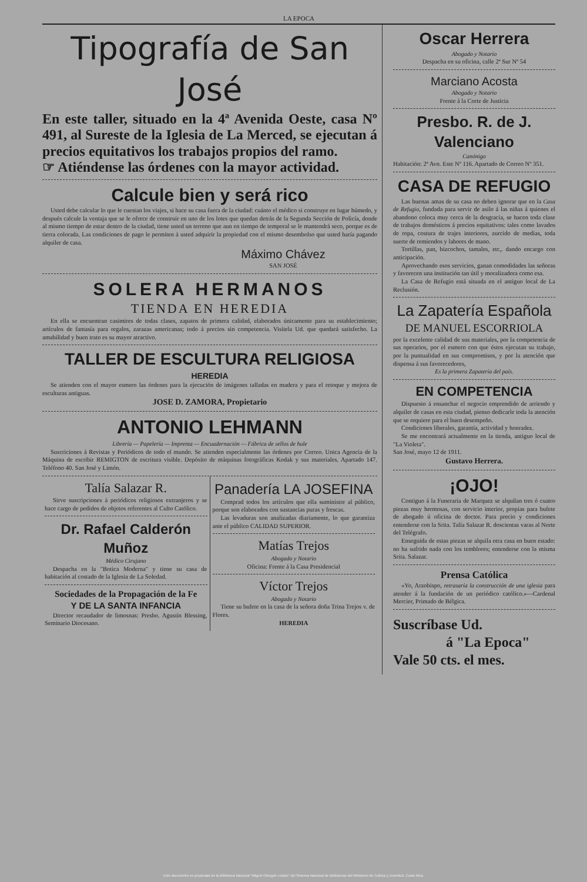LA EPOCA
Tipografía de San José
En este taller, situado en la 4ª Avenida Oeste, casa Nº 491, al Sureste de la Iglesia de La Merced, se ejecutan á precios equitativos los trabajos propios del ramo.
☞ Atiéndense las órdenes con la mayor actividad.
Calcule bien y será rico
Usted debe calcular lo que le cuestan los viajes, si hace su casa fuera de la ciudad: cuánto el médico si construye en lugar húmedo, y después calcule la ventaja que se le ofrece de construir en uno de los lotes que quedan detrás de la Segunda Sección de Policía, donde al mismo tiempo de estar dentro de la ciudad, tiene usted un terreno que aun en tiempo de temporal se le mantendrá seco, porque es de tierra colorada. Las condiciones de pago le permiten á usted adquirir la propiedad con el mismo desembolso que usted haría pagando alquiler de casa.
Máximo Chávez
SAN JOSÉ
SOLERA HERMANOS
TIENDA EN HEREDIA
En ella se encuentran casimires de todas clases, zapatos de primera calidad, elaborados únicamente para su establecimiento; artículos de fantasía para regalos, zarazas americanas; todo á precios sin competencia. Visítela Ud. que quedará satisfecho. La amabilidad y buen trato es su mayor atractivo.
TALLER DE ESCULTURA RELIGIOSA
HEREDIA
Se atienden con el mayor esmero las órdenes para la ejecución de imágenes talladas en madera y para el retoque y mejora de esculturas antiguas.
JOSE D. ZAMORA, Propietario
ANTONIO LEHMANN
Librería — Papelería — Imprenta — Encuadernación — Fábrica de sellos de hule
Suscriciones á Revistas y Periódicos de todo el mundo. Se atienden especialmente las órdenes por Correo. Unica Agencia de la Máquina de escribir REMIGTON de escritura visible. Depósito de máquinas fotográficas Kodak y sus materiales. Apartado 147. Teléfono 40. San José y Limón.
Talía Salazar R.
Sirve suscripciones á periódicos religiosos extranjeros y se hace cargo de pedidos de objetos referentes al Culto Católico.
Dr. Rafael Calderón Muñoz
Médico Cirujano
Despacha en la "Botica Moderna" y tiene su casa de habitación al costado de la Iglesia de La Soledad.
Sociedades de la Propagación de la Fe
Y DE LA SANTA INFANCIA
Director recaudador de limosnas: Presbo. Agustín Blessing, Seminario Diocesano.
Panadería LA JOSEFINA
Comprad todos los artículos que ella suministre al público, porque son elaborados con sustancias puras y frescas.
Las levaduras son analizadas diariamente, lo que garantiza ante el público CALIDAD SUPERIOR.
Matías Trejos
Abogado y Notario
Oficina: Frente á la Casa Presidencial
Víctor Trejos
Abogado y Notario
Tiene su bufete en la casa de la señora doña Trina Trejos v. de Flores.
HEREDIA
Oscar Herrera
Abogado y Notario
Despacha en su oficina, calle 2ª Sur Nº 54
Marciano Acosta
Abogado y Notario
Frente á la Corte de Justicia
Presbo. R. de J. Valenciano
Canónigo
Habitación: 2ª Avn. Este Nº 116. Apartado de Correo Nº 351.
CASA DE REFUGIO
Las buenas amas de su casa no deben ignorar que en la Casa de Refugio, fundada para servir de asilo á las niñas á quienes el abandono coloca muy cerca de la desgracia, se hacen toda clase de trabajos domésticos á precios equitativos: tales como lavados de ropa, costura de trajes interiores, zurcido de medias, toda suerte de remiendos y labores de mano.
Tortillas, pan, bizcochos, tamales, etc,. dando encargo con anticipación.
Aprovechando esos servicios, ganan comodidades las señoras y favorecen una institución tan útil y moralizadora como esa.
La Casa de Refugio está situada en el antiguo local de La Reclusión.
La Zapatería Española
DE MANUEL ESCORRIOLA
por la excelente calidad de sus materiales, por la competencia de sus operarios, por el esmero con que éstos ejecutan su trabajo, por la puntualidad en sus compromisos, y por la atención que dispensa á sus favorecedores,
Es la primera Zapatería del país.
EN COMPETENCIA
Dispuesto á ensanchar el negocio emprendido de arriendo y alquiler de casas en esta ciudad, pienso dedicarle toda la atención que se requiere para el buen desempeño.
Condiciones liberales, garantía, actividad y honradez.
Se me encontrará actualmente en la tienda, antiguo local de "La Violeta".
San José, mayo 12 de 1911.
Gustavo Herrera.
¡OJO!
Contiguo á la Funeraria de Marquez se alquilan tres ó cuatro piezas muy hermosas, con servicio interior, propias para bufete de abogado ú oficina de doctor. Para precio y condiciones entenderse con la Srita. Talía Salazar R. doscientas varas al Norte del Telégrafo.
Enseguida de estas piezas se alquila otra casa en buen estado: no ha sufrido nada con los temblores; entenderse con la misma Srita. Salazar.
Prensa Católica
«Yo, Arzobispo, retrasaría la construcción de una iglesia para atender á la fundación de un periódico católico.»—Cardenal Mercier, Primado de Bélgica.
Suscríbase Ud.
á "La Epoca"
Vale 50 cts. el mes.
Este documento es propiedad de la Biblioteca Nacional "Miguel Obregón Lizano" del Sistema Nacional de Bibliotecas del Ministerio de Cultura y Juventud, Costa Rica.